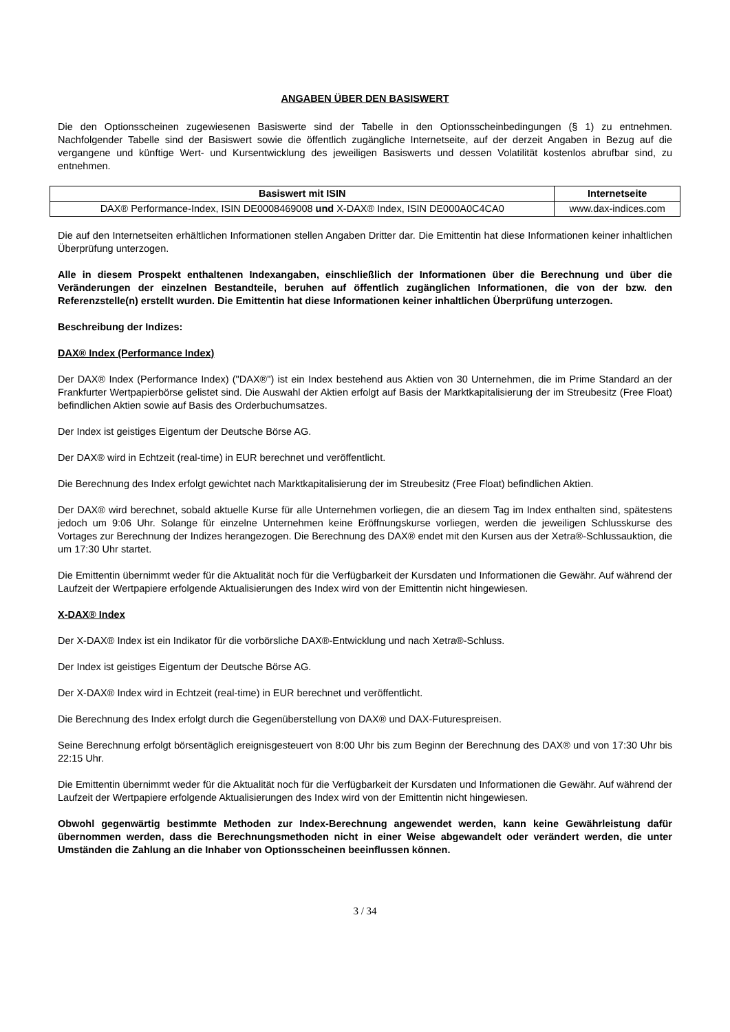ANGABEN ÜBER DEN BASISWERT
Die den Optionsscheinen zugewiesenen Basiswerte sind der Tabelle in den Optionsscheinbedingungen (§ 1) zu entnehmen. Nachfolgender Tabelle sind der Basiswert sowie die öffentlich zugängliche Internetseite, auf der derzeit Angaben in Bezug auf die vergangene und künftige Wert- und Kursentwicklung des jeweiligen Basiswerts und dessen Volatilität kostenlos abrufbar sind, zu entnehmen.
| Basiswert mit ISIN | Internetseite |
| --- | --- |
| DAX® Performance-Index, ISIN DE0008469008 und X-DAX® Index, ISIN DE000A0C4CA0 | www.dax-indices.com |
Die auf den Internetseiten erhältlichen Informationen stellen Angaben Dritter dar. Die Emittentin hat diese Informationen keiner inhaltlichen Überprüfung unterzogen.
Alle in diesem Prospekt enthaltenen Indexangaben, einschließlich der Informationen über die Berechnung und über die Veränderungen der einzelnen Bestandteile, beruhen auf öffentlich zugänglichen Informationen, die von der bzw. den Referenzstelle(n) erstellt wurden. Die Emittentin hat diese Informationen keiner inhaltlichen Überprüfung unterzogen.
Beschreibung der Indizes:
DAX® Index (Performance Index)
Der DAX® Index (Performance Index) ("DAX®") ist ein Index bestehend aus Aktien von 30 Unternehmen, die im Prime Standard an der Frankfurter Wertpapierbörse gelistet sind. Die Auswahl der Aktien erfolgt auf Basis der Marktkapitalisierung der im Streubesitz (Free Float) befindlichen Aktien sowie auf Basis des Orderbuchumsatzes.
Der Index ist geistiges Eigentum der Deutsche Börse AG.
Der DAX® wird in Echtzeit (real-time) in EUR berechnet und veröffentlicht.
Die Berechnung des Index erfolgt gewichtet nach Marktkapitalisierung der im Streubesitz (Free Float) befindlichen Aktien.
Der DAX® wird berechnet, sobald aktuelle Kurse für alle Unternehmen vorliegen, die an diesem Tag im Index enthalten sind, spätestens jedoch um 9:06 Uhr. Solange für einzelne Unternehmen keine Eröffnungskurse vorliegen, werden die jeweiligen Schlusskurse des Vortages zur Berechnung der Indizes herangezogen. Die Berechnung des DAX® endet mit den Kursen aus der Xetra®-Schlussauktion, die um 17:30 Uhr startet.
Die Emittentin übernimmt weder für die Aktualität noch für die Verfügbarkeit der Kursdaten und Informationen die Gewähr. Auf während der Laufzeit der Wertpapiere erfolgende Aktualisierungen des Index wird von der Emittentin nicht hingewiesen.
X-DAX® Index
Der X-DAX® Index ist ein Indikator für die vorbörsliche DAX®-Entwicklung und nach Xetra®-Schluss.
Der Index ist geistiges Eigentum der Deutsche Börse AG.
Der X-DAX® Index wird in Echtzeit (real-time) in EUR berechnet und veröffentlicht.
Die Berechnung des Index erfolgt durch die Gegenüberstellung von DAX® und DAX-Futurespreisen.
Seine Berechnung erfolgt börsentäglich ereignisgesteuert von 8:00 Uhr bis zum Beginn der Berechnung des DAX® und von 17:30 Uhr bis 22:15 Uhr.
Die Emittentin übernimmt weder für die Aktualität noch für die Verfügbarkeit der Kursdaten und Informationen die Gewähr. Auf während der Laufzeit der Wertpapiere erfolgende Aktualisierungen des Index wird von der Emittentin nicht hingewiesen.
Obwohl gegenwärtig bestimmte Methoden zur Index-Berechnung angewendet werden, kann keine Gewährleistung dafür übernommen werden, dass die Berechnungsmethoden nicht in einer Weise abgewandelt oder verändert werden, die unter Umständen die Zahlung an die Inhaber von Optionsscheinen beeinflussen können.
3 / 34